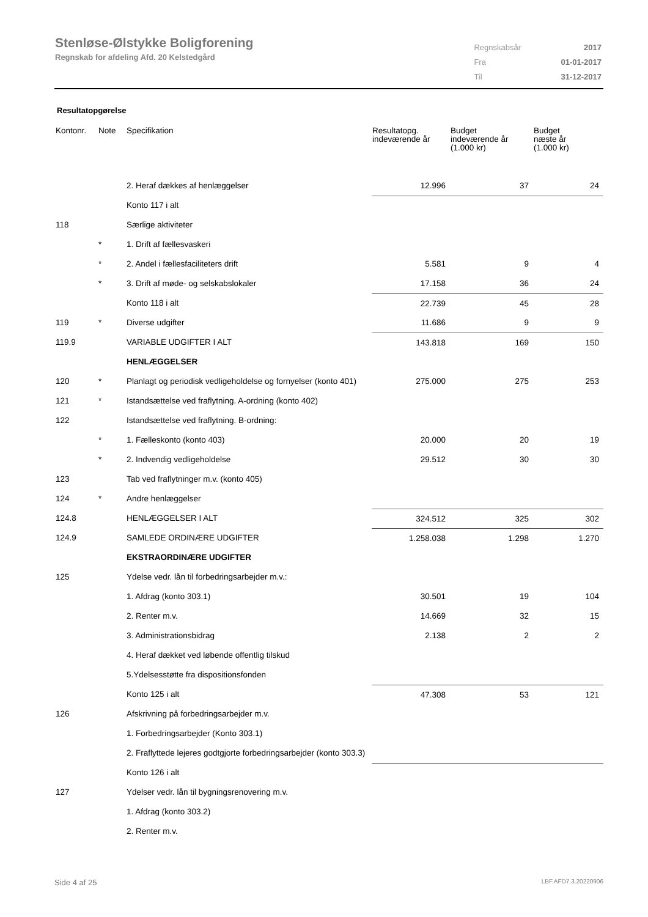Stenløse-Ølstykke Boligforening
Regnskab for afdeling Afd. 20 Kelstedgård
| Regnskabsår | 2017 |
| Fra | 01-01-2017 |
| Til | 31-12-2017 |
Resultatopgørelse
| Kontonr. | Note | Specifikation | Resultatopg. indeværende år | Budget indeværende år (1.000 kr) | Budget næste år (1.000 kr) |
| --- | --- | --- | --- | --- | --- |
| | | 2. Heraf dækkes af henlæggelser | 12.996 | 37 | 24 |
| | | Konto 117 i alt | | | |
| 118 | | Særlige aktiviteter | | | |
| | * | 1. Drift af fællesvaskeri | | | |
| | * | 2. Andel i fællesfaciliteters drift | 5.581 | 9 | 4 |
| | * | 3. Drift af møde- og selskabslokaler | 17.158 | 36 | 24 |
| | | Konto 118 i alt | 22.739 | 45 | 28 |
| 119 | * | Diverse udgifter | 11.686 | 9 | 9 |
| 119.9 | | VARIABLE UDGIFTER I ALT | 143.818 | 169 | 150 |
| | | HENLÆGGELSER | | | |
| 120 | * | Planlagt og periodisk vedligeholdelse og fornyelser (konto 401) | 275.000 | 275 | 253 |
| 121 | * | Istandsættelse ved fraflytning. A-ordning (konto 402) | | | |
| 122 | | Istandsættelse ved fraflytning. B-ordning: | | | |
| | * | 1. Fælleskonto (konto 403) | 20.000 | 20 | 19 |
| | * | 2. Indvendig vedligeholdelse | 29.512 | 30 | 30 |
| 123 | | Tab ved fraflytninger m.v. (konto 405) | | | |
| 124 | * | Andre henlæggelser | | | |
| 124.8 | | HENLÆGGELSER I ALT | 324.512 | 325 | 302 |
| 124.9 | | SAMLEDE ORDINÆRE UDGIFTER | 1.258.038 | 1.298 | 1.270 |
| | | EKSTRAORDINÆRE UDGIFTER | | | |
| 125 | | Ydelse vedr. lån til forbedringsarbejder m.v.: | | | |
| | | 1. Afdrag (konto 303.1) | 30.501 | 19 | 104 |
| | | 2. Renter m.v. | 14.669 | 32 | 15 |
| | | 3. Administrationsbidrag | 2.138 | 2 | 2 |
| | | 4. Heraf dækket ved løbende offentlig tilskud | | | |
| | | 5.Ydelsesstøtte fra dispositionsfonden | | | |
| | | Konto 125 i alt | 47.308 | 53 | 121 |
| 126 | | Afskrivning på forbedringsarbejder m.v. | | | |
| | | 1. Forbedringsarbejder (Konto 303.1) | | | |
| | | 2. Fraflyttede lejeres godtgjorte forbedringsarbejder (konto 303.3) | | | |
| | | Konto 126 i alt | | | |
| 127 | | Ydelser vedr. lån til bygningsrenovering m.v. | | | |
| | | 1. Afdrag (konto 303.2) | | | |
| | | 2. Renter m.v. | | | |
Side 4 af 25 LBF.AFD7.3.20220906